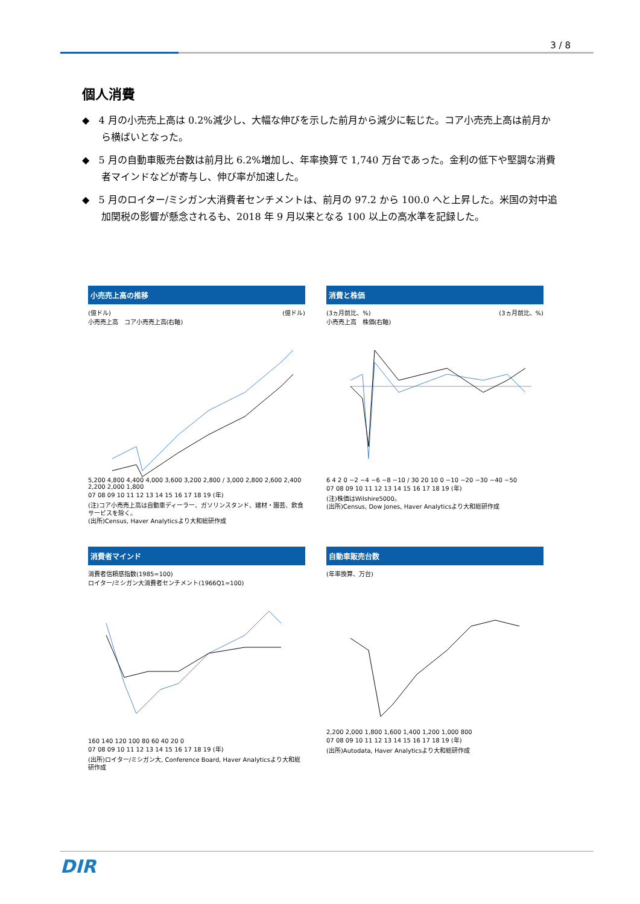3 / 8
個人消費
◆ 4 月の小売売上高は 0.2%減少し、大幅な伸びを示した前月から減少に転じた。コア小売売上高は前月から横ばいとなった。
◆ 5 月の自動車販売台数は前月比 6.2%増加し、年率換算で 1,740 万台であった。金利の低下や堅調な消費者マインドなどが寄与し、伸び率が加速した。
◆ 5 月のロイター/ミシガン大消費者センチメントは、前月の 97.2 から 100.0 へと上昇した。米国の対中追加関税の影響が懸念されるも、2018 年 9 月以来となる 100 以上の高水準を記録した。
小売売上高の推移
(億ドル) (億ドル)
小売売上高 コア小売売上高(右軸)
5,200 4,800 4,400 4,000 3,600 3,200 2,800 / 3,000 2,800 2,600 2,400 2,200 2,000 1,800
07 08 09 10 11 12 13 14 15 16 17 18 19 (年)
(注)コア小売売上高は自動車ディーラー、ガソリンスタンド、建材・園芸、飲食サービスを除く。
(出所)Census, Haver Analyticsより大和総研作成
消費と株価
(3ヵ月前比、%) (3ヵ月前比、%)
小売売上高 株価(右軸)
6 4 2 0 −2 −4 −6 −8 −10 / 30 20 10 0 −10 −20 −30 −40 −50
07 08 09 10 11 12 13 14 15 16 17 18 19 (年)
(注)株価はWilshire5000。
(出所)Census, Dow Jones, Haver Analyticsより大和総研作成
消費者マインド
消費者信頼感指数(1985=100)
ロイター/ミシガン大消費者センチメント(1966Q1=100)
160 140 120 100 80 60 40 20 0
07 08 09 10 11 12 13 14 15 16 17 18 19 (年)
(出所)ロイター/ミシガン大, Conference Board, Haver Analyticsより大和総研作成
自動車販売台数
(年率換算、万台)
2,200 2,000 1,800 1,600 1,400 1,200 1,000 800
07 08 09 10 11 12 13 14 15 16 17 18 19 (年)
(出所)Autodata, Haver Analyticsより大和総研作成
DIR